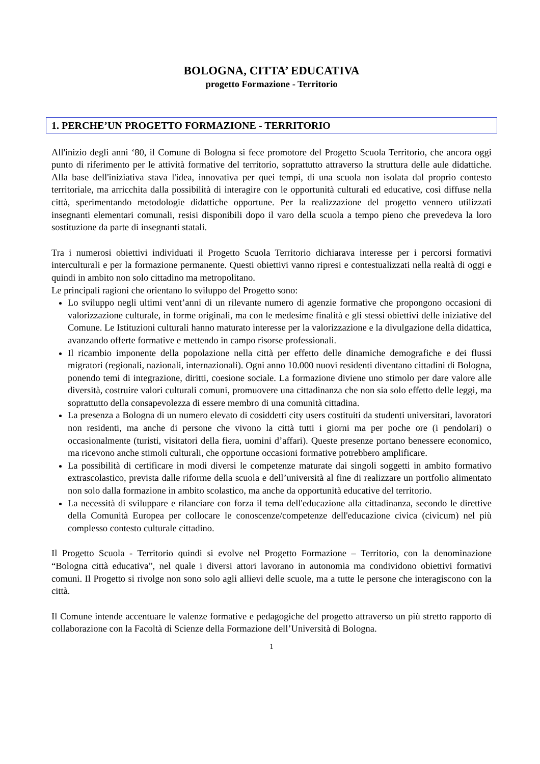BOLOGNA, CITTA’ EDUCATIVA
progetto Formazione - Territorio
1. PERCHE’UN PROGETTO FORMAZIONE - TERRITORIO
All'inizio degli anni ‘80, il Comune di Bologna si fece promotore del Progetto Scuola Territorio, che ancora oggi punto di riferimento per le attività formative del territorio, soprattutto attraverso la struttura delle aule didattiche. Alla base dell'iniziativa stava l'idea, innovativa per quei tempi, di una scuola non isolata dal proprio contesto territoriale, ma arricchita dalla possibilità di interagire con le opportunità culturali ed educative, così diffuse nella città, sperimentando metodologie didattiche opportune. Per la realizzazione del progetto vennero utilizzati insegnanti elementari comunali, resisi disponibili dopo il varo della scuola a tempo pieno che prevedeva la loro sostituzione da parte di insegnanti statali.
Tra i numerosi obiettivi individuati il Progetto Scuola Territorio dichiarava interesse per i percorsi formativi interculturali e per la formazione permanente. Questi obiettivi vanno ripresi e contestualizzati nella realtà di oggi e quindi in ambito non solo cittadino ma metropolitano.
Le principali ragioni che orientano lo sviluppo del Progetto sono:
Lo sviluppo negli ultimi vent’anni di un rilevante numero di agenzie formative che propongono occasioni di valorizzazione culturale, in forme originali, ma con le medesime finalità e gli stessi obiettivi delle iniziative del Comune. Le Istituzioni culturali hanno maturato interesse per la valorizzazione e la divulgazione della didattica, avanzando offerte formative e mettendo in campo risorse professionali.
Il ricambio imponente della popolazione nella città per effetto delle dinamiche demografiche e dei flussi migratori (regionali, nazionali, internazionali). Ogni anno 10.000 nuovi residenti diventano cittadini di Bologna, ponendo temi di integrazione, diritti, coesione sociale. La formazione diviene uno stimolo per dare valore alle diversità, costruire valori culturali comuni, promuovere una cittadinanza che non sia solo effetto delle leggi, ma soprattutto della consapevolezza di essere membro di una comunità cittadina.
La presenza a Bologna di un numero elevato di cosiddetti city users costituiti da studenti universitari, lavoratori non residenti, ma anche di persone che vivono la città tutti i giorni ma per poche ore (i pendolari) o occasionalmente (turisti, visitatori della fiera, uomini d’affari). Queste presenze portano benessere economico, ma ricevono anche stimoli culturali, che opportune occasioni formative potrebbero amplificare.
La possibilità di certificare in modi diversi le competenze maturate dai singoli soggetti in ambito formativo extrascolastico, prevista dalle riforme della scuola e dell’università al fine di realizzare un portfolio alimentato non solo dalla formazione in ambito scolastico, ma anche da opportunità educative del territorio.
La necessità di sviluppare e rilanciare con forza il tema dell'educazione alla cittadinanza, secondo le direttive della Comunità Europea per collocare le conoscenze/competenze dell'educazione civica (civicum) nel più complesso contesto culturale cittadino.
Il Progetto Scuola - Territorio quindi si evolve nel Progetto Formazione – Territorio, con la denominazione “Bologna città educativa”, nel quale i diversi attori lavorano in autonomia ma condividono obiettivi formativi comuni. Il Progetto si rivolge non sono solo agli allievi delle scuole, ma a tutte le persone che interagiscono con la città.
Il Comune intende accentuare le valenze formative e pedagogiche del progetto attraverso un più stretto rapporto di collaborazione con la Facoltà di Scienze della Formazione dell’Università di Bologna.
1